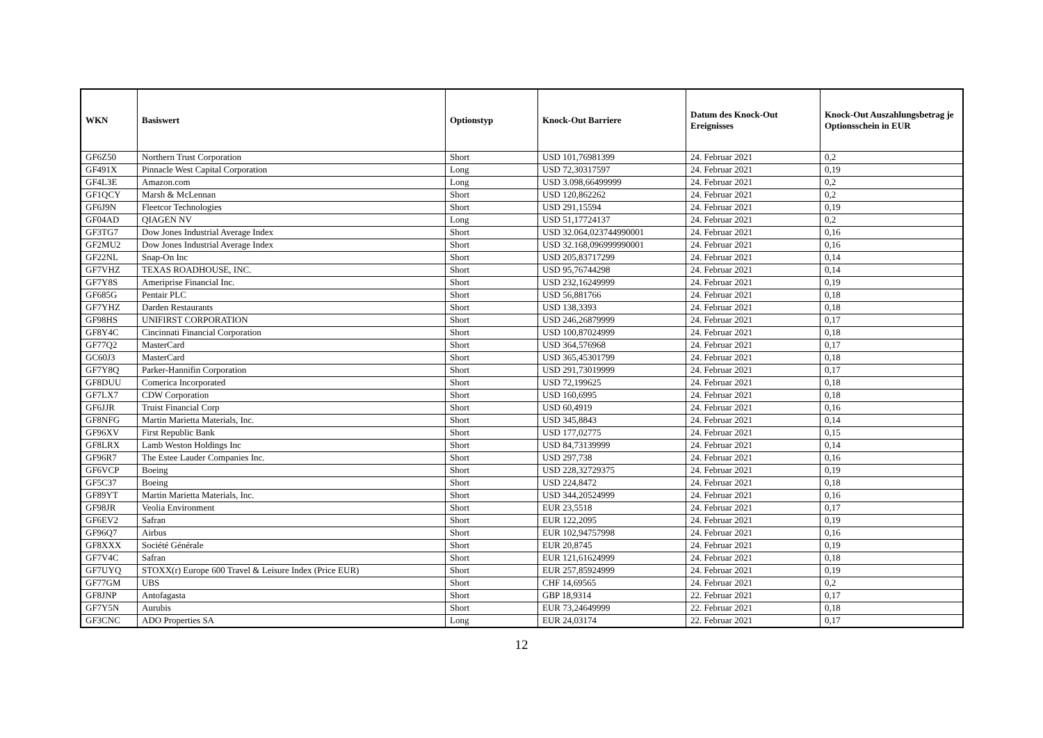| WKN | Basiswert | Optionstyp | Knock-Out Barriere | Datum des Knock-Out Ereignisses | Knock-Out Auszahlungsbetrag je Optionsschein in EUR |
| --- | --- | --- | --- | --- | --- |
| GF6Z50 | Northern Trust Corporation | Short | USD 101,76981399 | 24. Februar 2021 | 0,2 |
| GF491X | Pinnacle West Capital Corporation | Long | USD 72,30317597 | 24. Februar 2021 | 0,19 |
| GF4L3E | Amazon.com | Long | USD 3.098,66499999 | 24. Februar 2021 | 0,2 |
| GF1QCY | Marsh & McLennan | Short | USD 120,862262 | 24. Februar 2021 | 0,2 |
| GF6J9N | Fleetcor Technologies | Short | USD 291,15594 | 24. Februar 2021 | 0,19 |
| GF04AD | QIAGEN NV | Long | USD 51,17724137 | 24. Februar 2021 | 0,2 |
| GF3TG7 | Dow Jones Industrial Average Index | Short | USD 32.064,023744990001 | 24. Februar 2021 | 0,16 |
| GF2MU2 | Dow Jones Industrial Average Index | Short | USD 32.168,096999990001 | 24. Februar 2021 | 0,16 |
| GF22NL | Snap-On Inc | Short | USD 205,83717299 | 24. Februar 2021 | 0,14 |
| GF7VHZ | TEXAS ROADHOUSE, INC. | Short | USD 95,76744298 | 24. Februar 2021 | 0,14 |
| GF7Y8S | Ameriprise Financial Inc. | Short | USD 232,16249999 | 24. Februar 2021 | 0,19 |
| GF685G | Pentair PLC | Short | USD 56,881766 | 24. Februar 2021 | 0,18 |
| GF7YHZ | Darden Restaurants | Short | USD 138,3393 | 24. Februar 2021 | 0,18 |
| GF98HS | UNIFIRST CORPORATION | Short | USD 246,26879999 | 24. Februar 2021 | 0,17 |
| GF8Y4C | Cincinnati Financial Corporation | Short | USD 100,87024999 | 24. Februar 2021 | 0,18 |
| GF77Q2 | MasterCard | Short | USD 364,576968 | 24. Februar 2021 | 0,17 |
| GC60J3 | MasterCard | Short | USD 365,45301799 | 24. Februar 2021 | 0,18 |
| GF7Y8Q | Parker-Hannifin Corporation | Short | USD 291,73019999 | 24. Februar 2021 | 0,17 |
| GF8DUU | Comerica Incorporated | Short | USD 72,199625 | 24. Februar 2021 | 0,18 |
| GF7LX7 | CDW Corporation | Short | USD 160,6995 | 24. Februar 2021 | 0,18 |
| GF6JJR | Truist Financial Corp | Short | USD 60,4919 | 24. Februar 2021 | 0,16 |
| GF8NFG | Martin Marietta Materials, Inc. | Short | USD 345,8843 | 24. Februar 2021 | 0,14 |
| GF96XV | First Republic Bank | Short | USD 177,02775 | 24. Februar 2021 | 0,15 |
| GF8LRX | Lamb Weston Holdings Inc | Short | USD 84,73139999 | 24. Februar 2021 | 0,14 |
| GF96R7 | The Estee Lauder Companies Inc. | Short | USD 297,738 | 24. Februar 2021 | 0,16 |
| GF6VCP | Boeing | Short | USD 228,32729375 | 24. Februar 2021 | 0,19 |
| GF5C37 | Boeing | Short | USD 224,8472 | 24. Februar 2021 | 0,18 |
| GF89YT | Martin Marietta Materials, Inc. | Short | USD 344,20524999 | 24. Februar 2021 | 0,16 |
| GF98JR | Veolia Environment | Short | EUR 23,5518 | 24. Februar 2021 | 0,17 |
| GF6EV2 | Safran | Short | EUR 122,2095 | 24. Februar 2021 | 0,19 |
| GF96Q7 | Airbus | Short | EUR 102,94757998 | 24. Februar 2021 | 0,16 |
| GF8XXX | Société Générale | Short | EUR 20,8745 | 24. Februar 2021 | 0,19 |
| GF7V4C | Safran | Short | EUR 121,61624999 | 24. Februar 2021 | 0,18 |
| GF7UYQ | STOXX(r) Europe 600 Travel & Leisure Index (Price EUR) | Short | EUR 257,85924999 | 24. Februar 2021 | 0,19 |
| GF77GM | UBS | Short | CHF 14,69565 | 24. Februar 2021 | 0,2 |
| GF8JNP | Antofagasta | Short | GBP 18,9314 | 22. Februar 2021 | 0,17 |
| GF7Y5N | Aurubis | Short | EUR 73,24649999 | 22. Februar 2021 | 0,18 |
| GF3CNC | ADO Properties SA | Long | EUR 24,03174 | 22. Februar 2021 | 0,17 |
12